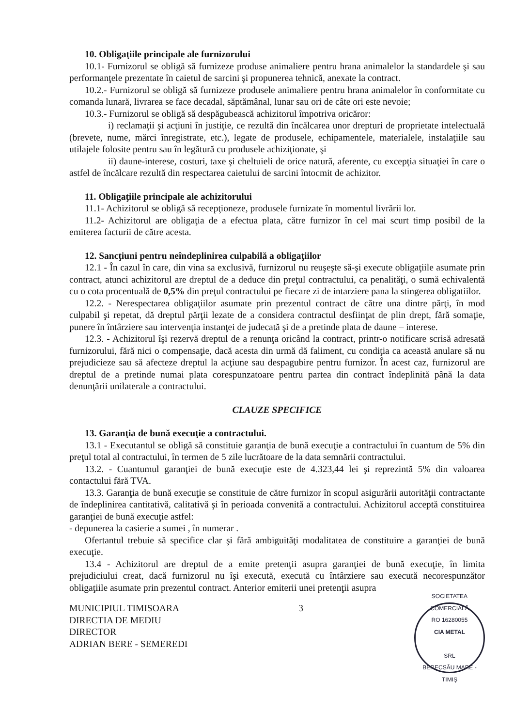10. Obligaţiile principale ale furnizorului
10.1- Furnizorul se obligă să furnizeze produse animaliere pentru hrana animalelor la standardele şi sau performanţele prezentate în caietul de sarcini şi propunerea tehnică, anexate la contract.
10.2.- Furnizorul se obligă să furnizeze produsele animaliere pentru hrana animalelor în conformitate cu comanda lunară, livrarea se face decadal, săptămânal, lunar sau ori de câte ori este nevoie;
10.3.- Furnizorul se obligă să despăgubească achizitorul împotriva oricăror:
i) reclamaţii şi acţiuni în justiţie, ce rezultă din încălcarea unor drepturi de proprietate intelectuală (brevete, nume, mărci înregistrate, etc.), legate de produsele, echipamentele, materialele, instalaţiile sau utilajele folosite pentru sau în legătură cu produsele achiziţionate, şi
ii) daune-interese, costuri, taxe şi cheltuieli de orice natură, aferente, cu excepţia situaţiei în care o astfel de încălcare rezultă din respectarea caietului de sarcini întocmit de achizitor.
11. Obligaţiile principale ale achizitorului
11.1- Achizitorul se obligă să recepţioneze, produsele furnizate în momentul livrării lor.
11.2- Achizitorul are obligaţia de a efectua plata, către furnizor în cel mai scurt timp posibil de la emiterea facturii de către acesta.
12. Sancţiuni pentru neîndeplinirea culpabilă a obligaţiilor
12.1 - În cazul în care, din vina sa exclusivă, furnizorul nu reuşeşte să-şi execute obligaţiile asumate prin contract, atunci achizitorul are dreptul de a deduce din preţul contractului, ca penalităţi, o sumă echivalentă cu o cota procentuală de 0,5% din preţul contractului pe fiecare zi de intarziere pana la stingerea obligatiilor.
12.2. - Nerespectarea obligaţiilor asumate prin prezentul contract de către una dintre părţi, în mod culpabil şi repetat, dă dreptul părţii lezate de a considera contractul desfiinţat de plin drept, fără somaţie, punere în întârziere sau intervenţia instanţei de judecată şi de a pretinde plata de daune – interese.
12.3. - Achizitorul îşi rezervă dreptul de a renunţa oricând la contract, printr-o notificare scrisă adresată furnizorului, fără nici o compensaţie, dacă acesta din urmă dă faliment, cu condiţia ca această anulare să nu prejudicieze sau să afecteze dreptul la acţiune sau despagubire pentru furnizor. În acest caz, furnizorul are dreptul de a pretinde numai plata corespunzatoare pentru partea din contract îndeplinită până la data denunţării unilaterale a contractului.
CLAUZE SPECIFICE
13. Garanţia de bună execuţie a contractului.
13.1 - Executantul se obligă să constituie garanţia de bună execuţie a contractului în cuantum de 5% din preţul total al contractului, în termen de 5 zile lucrătoare de la data semnării contractului.
13.2. - Cuantumul garanţiei de bună execuţie este de 4.323,44 lei şi reprezintă 5% din valoarea contactului fără TVA.
13.3. Garanţia de bună execuţie se constituie de către furnizor în scopul asigurării autorităţii contractante de îndeplinirea cantitativă, calitativă şi în perioada convenită a contractului. Achizitorul acceptă constituirea garanţiei de bună execuţie astfel:
- depunerea la casierie a sumei , în numerar .
Ofertantul trebuie să specifice clar şi fără ambiguităţi modalitatea de constituire a garanţiei de bună execuţie.
13.4 - Achizitorul are dreptul de a emite pretenţii asupra garanţiei de bună execuţie, în limita prejudiciului creat, dacă furnizorul nu îşi execută, execută cu întârziere sau execută necorespunzător obligaţiile asumate prin prezentul contract. Anterior emiterii unei pretenţii asupra
MUNICIPIUL TIMISOARA
DIRECTIA DE MEDIU
DIRECTOR
ADRIAN BERE - SEMEREDI
3
SOCIETATEA COMERCIALĂ
RO 16280055
CIA METAL
SRL
BERECSĂU MARE - TIMIŞ